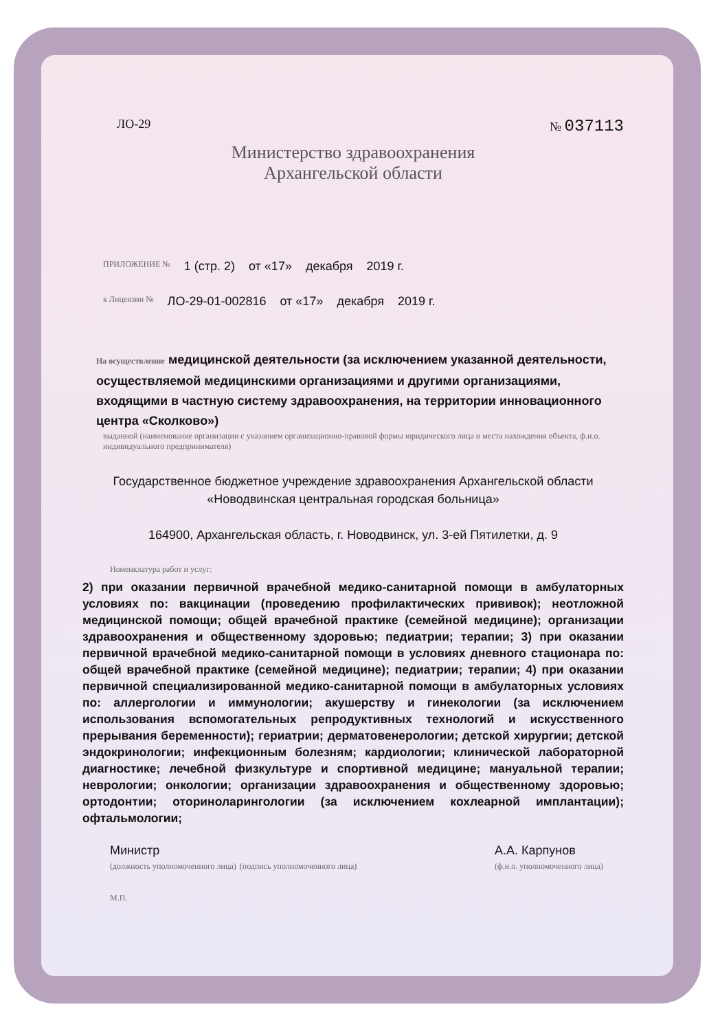ЛО-29 № 037113
Министерство здравоохранения
Архангельской области
ПРИЛОЖЕНИЕ № 1 (стр. 2) от «17» декабря 2019 г.
к Лицензии № ЛО-29-01-002816 от «17» декабря 2019 г.
На осуществление медицинской деятельности (за исключением указанной деятельности, осуществляемой медицинскими организациями и другими организациями, входящими в частную систему здравоохранения, на территории инновационного центра «Сколково»)
выданной (наименование организации с указанием организационно-правовой формы юридического лица и места нахождения объекта, ф.и.о. индивидуального предпринимателя)
Государственное бюджетное учреждение здравоохранения Архангельской области «Новодвинская центральная городская больница»
164900, Архангельская область, г. Новодвинск, ул. 3-ей Пятилетки, д. 9
Номенклатура работ и услуг:
2) при оказании первичной врачебной медико-санитарной помощи в амбулаторных условиях по: вакцинации (проведению профилактических прививок); неотложной медицинской помощи; общей врачебной практике (семейной медицине); организации здравоохранения и общественному здоровью; педиатрии; терапии; 3) при оказании первичной врачебной медико-санитарной помощи в условиях дневного стационара по: общей врачебной практике (семейной медицине); педиатрии; терапии; 4) при оказании первичной специализированной медико-санитарной помощи в амбулаторных условиях по: аллергологии и иммунологии; акушерству и гинекологии (за исключением использования вспомогательных репродуктивных технологий и искусственного прерывания беременности); гериатрии; дерматовенерологии; детской хирургии; детской эндокринологии; инфекционным болезням; кардиологии; клинической лабораторной диагностике; лечебной физкультуре и спортивной медицине; мануальной терапии; неврологии; онкологии; организации здравоохранения и общественному здоровью; ортодонтии; оториноларингологии (за исключением кохлеарной имплантации); офтальмологии;
Министр
(должность уполномоченного лица) (подпись уполномоченного лица) А.А. Карпунов
(ф.и.о. уполномоченного лица)
М.П.